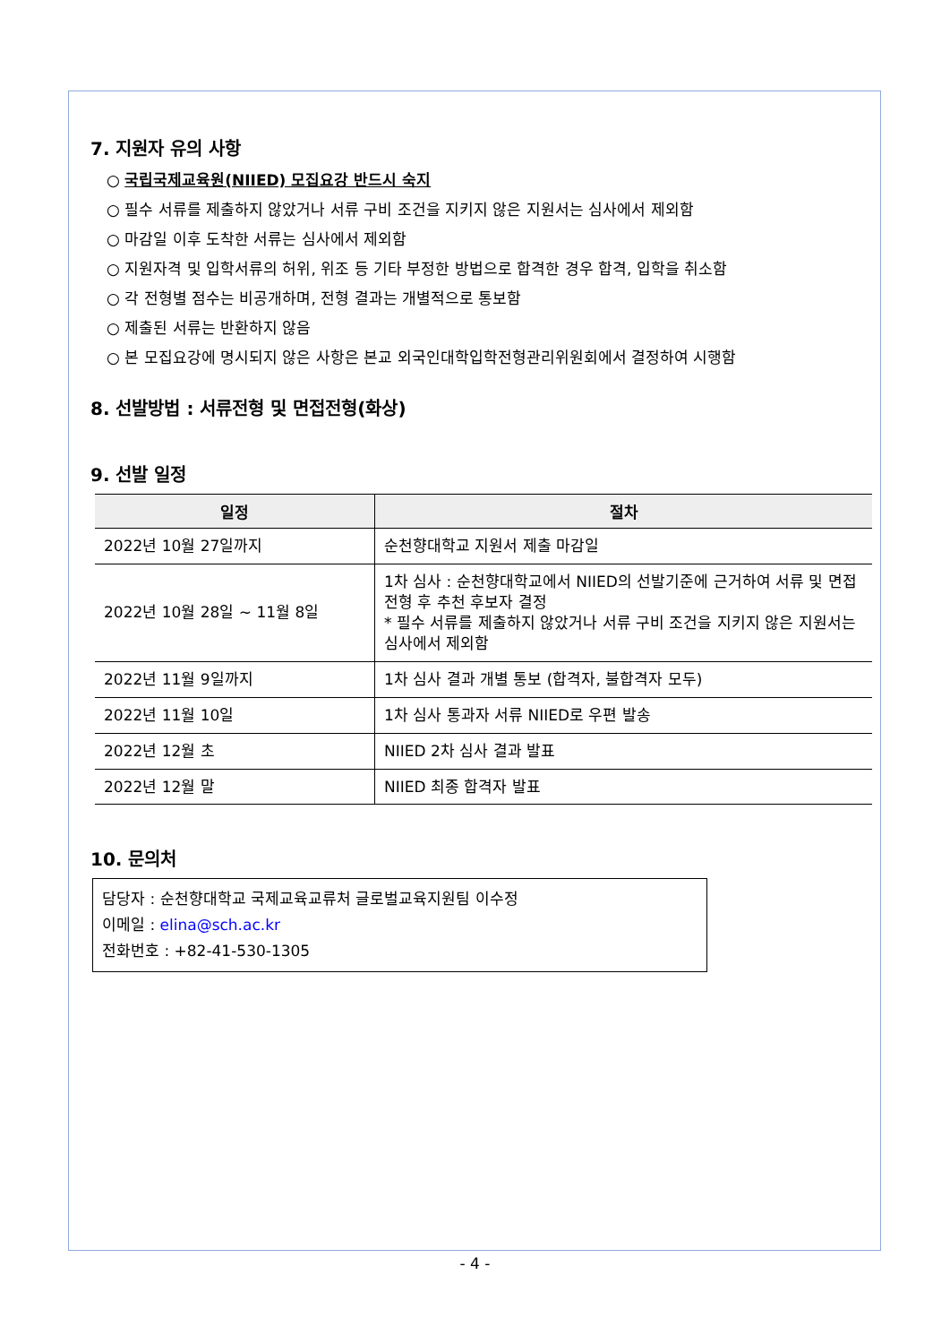7. 지원자 유의 사항
○ 국립국제교육원(NIIED) 모집요강 반드시 숙지
○ 필수 서류를 제출하지 않았거나 서류 구비 조건을 지키지 않은 지원서는 심사에서 제외함
○ 마감일 이후 도착한 서류는 심사에서 제외함
○ 지원자격 및 입학서류의 허위, 위조 등 기타 부정한 방법으로 합격한 경우 합격, 입학을 취소함
○ 각 전형별 점수는 비공개하며, 전형 결과는 개별적으로 통보함
○ 제출된 서류는 반환하지 않음
○ 본 모집요강에 명시되지 않은 사항은 본교 외국인대학입학전형관리위원회에서 결정하여 시행함
8. 선발방법 : 서류전형 및 면접전형(화상)
9. 선발 일정
| 일정 | 절차 |
| --- | --- |
| 2022년 10월 27일까지 | 순천향대학교 지원서 제출 마감일 |
| 2022년 10월 28일 ~ 11월 8일 | 1차 심사 : 순천향대학교에서 NIIED의 선발기준에 근거하여 서류 및 면접전형 후 추천 후보자 결정 * 필수 서류를 제출하지 않았거나 서류 구비 조건을 지키지 않은 지원서는 심사에서 제외함 |
| 2022년 11월 9일까지 | 1차 심사 결과 개별 통보 (합격자, 불합격자 모두) |
| 2022년 11월 10일 | 1차 심사 통과자 서류 NIIED로 우편 발송 |
| 2022년 12월 초 | NIIED 2차 심사 결과 발표 |
| 2022년 12월 말 | NIIED 최종 합격자 발표 |
10. 문의처
담당자 : 순천향대학교 국제교육교류처 글로벌교육지원팀 이수정
이메일 : elina@sch.ac.kr
전화번호 : +82-41-530-1305
- 4 -